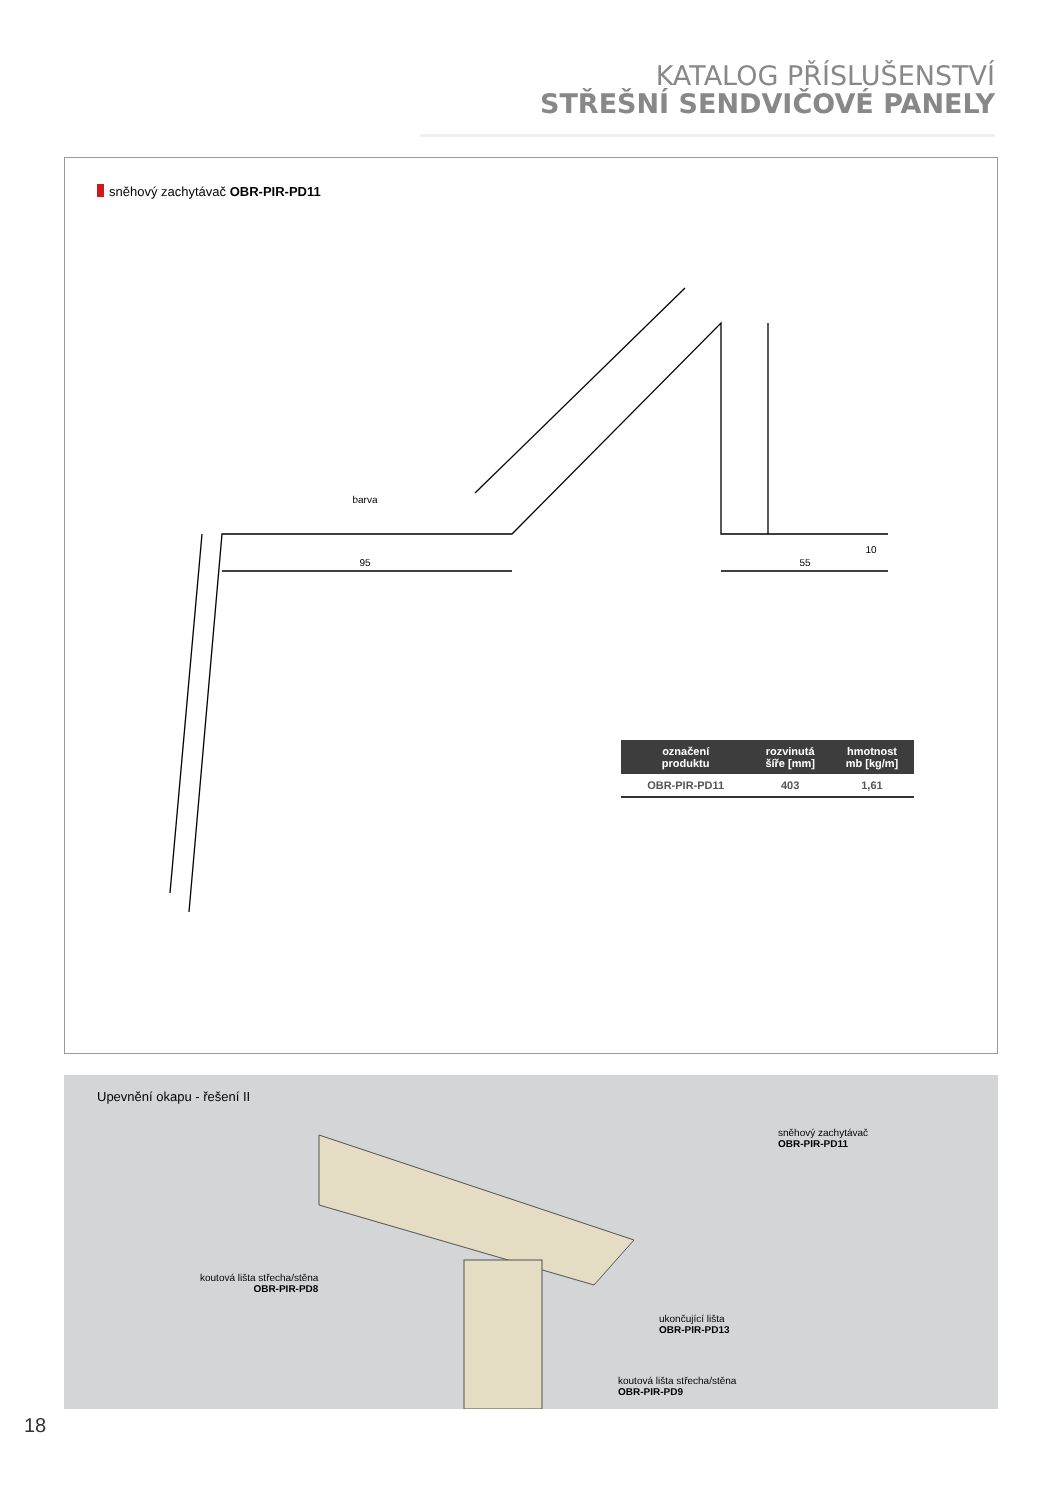KATALOG PŘÍSLUŠENSTVÍ
STŘEŠNÍ SENDVIČOVÉ PANELY
sněhový zachytávač OBR-PIR-PD11
95
55
10
barva
| označení produktu | rozvinutá šíře [mm] | hmotnost mb [kg/m] |
| --- | --- | --- |
| OBR-PIR-PD11 | 403 | 1,61 |
Upevnění okapu - řešení II
sněhový zachytávač
OBR-PIR-PD11
koutová lišta střecha/stěna
OBR-PIR-PD8
ukončující lišta
OBR-PIR-PD13
koutová lišta střecha/stěna
OBR-PIR-PD9
18